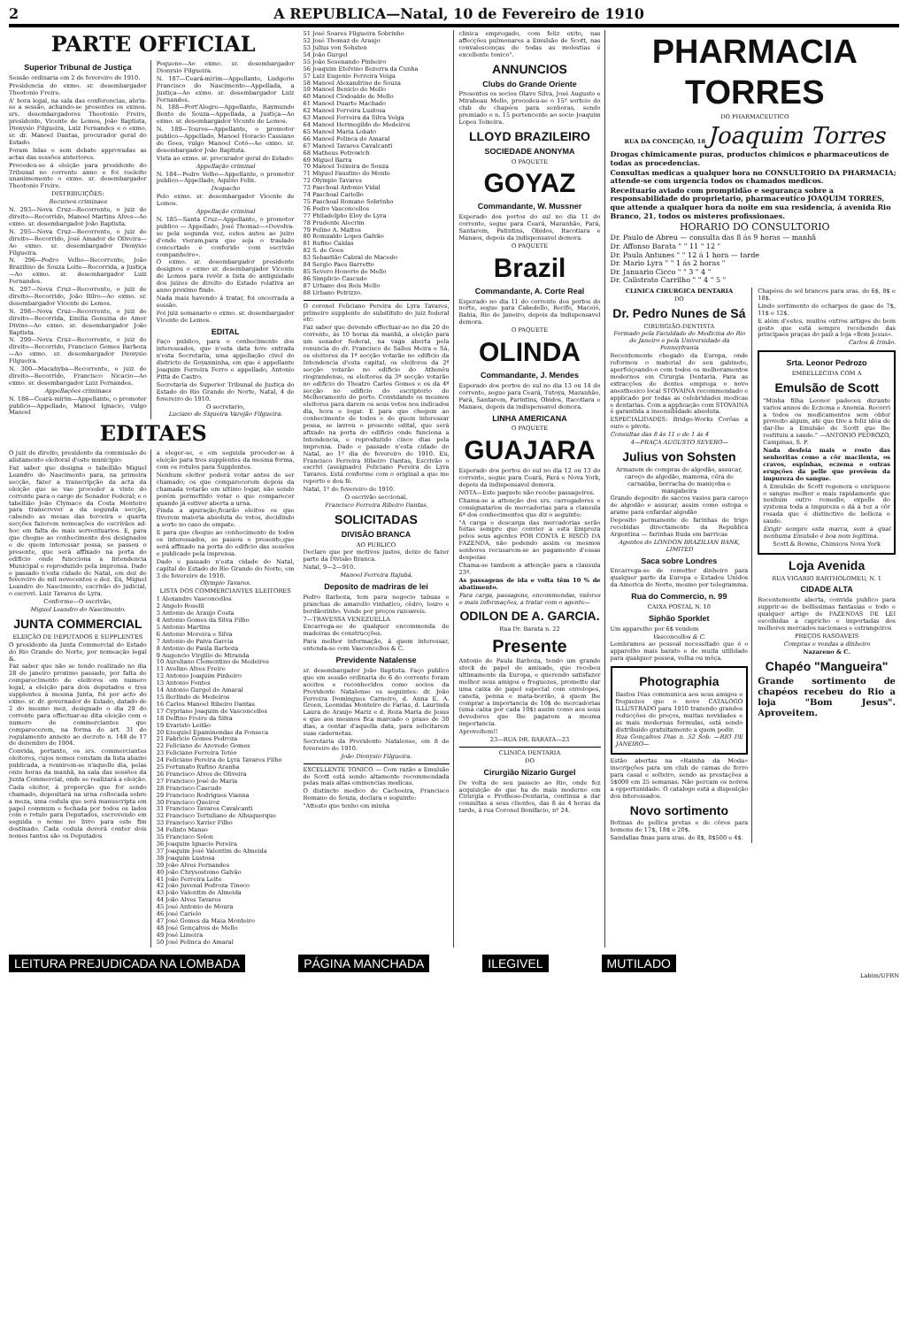2 A REPUBLICA—Natal, 10 de Fevereiro de 1910
PARTE OFFICIAL
Superior Tribunal de Justiça
Sessão ordinaria em 2 de fevereiro de 1910.
Presidencia do exmo. sr. desembargador Theotonio Freire.
A' hora legal, na sala das conferencias, abriu-se a sessão, achando-se presentes os exmos. srs. desembargadores Theotonio Freire, presidente, Vicente de Lemos, João Baptista, Dionysio Filgueira, Luiz Fernandes e o exmo. sr. dr. Manoel Dantas, procurador geral do Estado.
Foram lidas e sem debate approvadas as actas das sessões anteriores.
Procedeu-se á eleição para presidente do Tribunal no corrente anno e foi reeleito unanimemente o exmo. sr. desembargador Theotonio Freire.
DISTRIBUIÇÕES:
Recursos criminaes
N. 293—Nova Cruz—Recorrente, o juiz de direito—Recorrido, Manoel Martins Alves—Ao exmo. sr. desembargador João Baptista.
N. 295—Nova Cruz—Recorrente, o juiz de direito—Recorrido, José Amador de Oliveira—Ao exmo. sr. desembargador Dionysio Filgueira.
N. 296—Pedro Velho—Recorrente, João Brazilino de Souza Leite—Recorrida, a Justiça—Ao exmo. sr. desembargador Luiz Fernandes.
N. 297—Nova Cruz—Recorrente, o juiz de direito—Recorrido, João Bilro—Ao exmo. sr. desembargador Vicente de Lemos.
N. 298—Nova Cruz—Recorrente, o juiz de direito—Recorrida, Emilia Genuina do Amor Divino—Ao exmo. sr. desembargador João Baptista.
N. 299—Nova Cruz—Recorrente, o juiz de direito—Recorrido, Francisco Gomes Barboza—Ao exmo. sr. desembargador Dionysio Filgueira.
N. 300—Macahyba—Recorrente, o juiz de direito—Recorrido, Francisco Nicacio—Ao exmo. sr. desembargador Luiz Fernandes.
Appellações criminaes
N. 186—Ceará-mirim—Appellante, o promotor publico—Appellado, Manoel Ignacio, vulgo Manoel
Pequeno—Ao exmo. sr. desembargador Dionysio Filgueira.
N. 187—Ceará-mirim—Appellante, Ludgerio Francisco do Nascimento—Appellada, a Justiça—Ao exmo. sr. desembargador Luiz Fernandes.
N. 188—Port'Alegre—Appellante, Raymundo Bento de Souza—Appellada, a Justiça—Ao exmo. sr. desembargador Vicente de Lemos.
N. 189—Touros—Appellante, o promotor publico—Appellado, Manoel Horacio Cassiano de Goes, vulgo Manoel Cotó—Ao exmo. sr. desembargador João Baptista.
Vista ao exmo. sr. procurador geral do Estado:
Appellação criminal
N. 184—Pedro Velho—Appellante, o promotor publico—Appellado, Aquino Felix.
Despacho
Pelo exmo. sr. desembargador Vicente de Lemos.
Appellação criminal
N. 185—Santa Cruz—Appellante, o promotor publico — Appellado, José Thomaz—«Devolva-se pela segunda vez, estes autos ao juizo d'onde vieram,para que seja o traslado concertado e conferido com escrivão companheiro».
O exmo. sr. desembargador presidente designou o exmo sr. desembargador Vicente de Lemos para revêr a lista de antiguidade dos juizes de direito do Estado relativa ao anno proximo findo.
Nada mais havendo á tratar, foi encerrada a sessão.
Foi juiz semanario o exmo. sr. desembargador Vicente de Lemos.
EDITAL
Faço publico, para o conhecimento dos interessados, que n'esta data teve entrada n'esta Secretaria, uma appellação civel do districto de Goyanninha, em que é appellante Joaquim Ferreira Ferro e appellado, Antonio Pitta de Castro.
Secretaria do Superior Tribunal de Justiça do Estado do Rio Grande do Norte, Natal, 4 de fevereiro de 1910.
O secretario,
Luciano de Siqueira Varejão Filgueira.
EDITAES
O juiz de direito, presidente da commissão de alistamento eleitoral d'este municipio:
Faz saber que designa o tabellião Miguel Leandro do Nascimento para, na primeira secção, fazer a transcripção da acta da eleição que se vae proceder a vinte do corrente para o cargo de Senador Federal; e o tabellião João Clymaco da Costa Monteiro para transcrever a da segunda secção, cabendo as mesas das terceira e quarta secções fazerem nomeações de escrivães ad-hoc em falta de mais serventuarios. E, para que chegue ao conhecimento dos designados e de quem interessar possa, se passou o presente, que será affixado na porta do edificio onde funcciona a Intendencia Municipal e reproduzido pela imprensa. Dado e passado n'esta cidade de Natal, em dez de fevereiro de mil novecentos e dez. Eu, Miguel Leandro do Nascimento, escrivão do judicial, o escrevi. Luiz Tavares de Lyra.
Conforme—O escrivão,
Miguel Leandro do Nascimento.
JUNTA COMMERCIAL
ELEIÇÃO DE DEPUTADOS E SUPPLENTES
O presidente da Junta Commercial do Estado do Rio Grande do Norte, por nomeação legal &.
Faz saber que não se tendo realizado no dia 28 de janeiro proximo passado, por falta de comparecimento de eleitores em numero legal, a eleição para dois deputados e tres supplentes á mesma Junta, foi por acto do exmo. sr. dr. governador do Estado, datado de 2 do mesmo mez, designado o dia 29 do corrente para effectuar-se dita eleição com o numero de commerciantes que comparecerem, na forma do art. 31 do regulamento annexo ao decreto n. 148 de 17 de dezembro de 1904.
Convida, portanto, os srs. commerciantes eleitores, cujos nomes constam da lista abaixo publicada, a reunirem-se n'aquelle dia, pelas onze horas da manhã, na sala das sessões da Junta Commercial, onde se realizará a eleição.
Cada eleitor, á proporção que for sendo chamado, depositará na urna collocada sobre a meza, uma cedula que será manuscripta em papel commum e fechada por todos os lados com o rotulo para Deputados, escrevendo em seguida o nome no livro para este fim destinado. Cada cedula deverá conter dois nomes tantos são os Deputados
a eleger-se, e em seguida proceder-se á eleição para tres supplentes da mesma forma, com os rotulos para Supplentes.
Nenhum eleitor poderá votar antes de ser chamado; os que comparecerem depois da chamada votarão em ultimo logar, não sendo porém permettido votar o que comparecer quando já estiver aberta a urna.
Finda a apuração,ficarão eleitos os que tiverem maioria absoluta de votos, decidindo a sorte no caso de empate.
E para que chegue ao conhecimento de todos os interessados, se passou o presente,que será affixado na porta do edificio das sessões e publicado pela imprensa.
Dado e passado n'esta cidade do Natal, capital do Estado do Rio Grande do Norte, em 3 de fevereiro de 1910.
Olympio Tavares.
LISTA DOS COMMERCIANTES ELEITORES
1 Alexandre Vasconcellos
2 Angelo Roselli
3 Antonio de Araujo Costa
4 Antonio Gomes da Silva Filho
5 Antonio Martins
6 Antonio Moreira e Silva
7 Antonio de Paiva Garcia
8 Antonio de Paula Barboza
9 Augencio Virgilio de Miranda
10 Aureliano Clementino de Medeiros
11 Avelino Alves Freire
12 Antonio Joaquim Pinheiro
13 Antonio Fontes
14 Antonio Gurgel do Amaral
15 Berlindo de Medeiros
16 Carlos Manoel Ribeiro Dantas
17 Cypriano Joaquim de Vasconcellos
18 Delfino Freire da Silva
19 Evaristo Leitão
20 Ezequiel Epaminondas da Fonseca
21 Fabricio Gomes Pedroza
22 Feliciano de Azevedo Gomes
23 Feliciano Ferreira Tetéo
24 Feliciano Pereira de Lyra Tavares Filho
25 Fortunato Rufino Aranha
26 Francisco Alves de Oliveira
27 Francisco José de Maria
28 Francisco Cascudo
29 Francisco Rodrigues Vianna
30 Francisco Queiroz
31 Francisco Tavares Cavalcanti
32 Francisco Tertuliano de Albuquerque
33 Francisco Xavier Filho
34 Felinto Manso
35 Francisco Solon
36 Joaquim Ignacio Pereira
37 Joaquim José Valentim de Almeida
38 Joaquim Lustosa
39 João Alves Fernandes
40 João Chrysostomo Galvão
41 João Ferreira Leite
42 João Juvenal Pedroza Tinoco
43 João Valentim de Almeida
44 João Alves Tavares
45 José Antonio de Moura
46 José Carielo
47 José Gomes da Maia Monteiro
48 José Gonçalves de Mello
49 José Limeira
50 José Pelinca do Amaral
51 José Soares Filgueira Sobrinho
52 José Thomaz de Araujo
53 Julius von Sohsten
54 João Gurgel
55 João Sesenando Pinheiro
56 Joaquim Etelvino Bezerra da Cunha
57 Luiz Eugenio Ferreira Veiga
58 Manoel Alexandrino de Souza
59 Manoel Benicio de Mello
60 Manoel Clodoaldo de Mello
61 Manoel Duarte Machado
62 Manoel Ferreira Lustosa
63 Manoel Ferreira da Silva Veiga
64 Manoel Hermegildo de Medeiros
65 Manoel Maria Lobato
66 Manoel Pelinca do Amaral
67 Manoel Tavares Cavalcanti
68 Matheus Petrowich
69 Miguel Barra
70 Manoel Teixeira de Souza
71 Miguel Faustino do Monte
72 Olympio Tavares
73 Paschoal Antonio Vidal
74 Paschoal Cariello
75 Paschoal Romano Sobrinho
76 Pedro Vasconcellos
77 Philadelpho Eloy de Lyra
78 Prudente Alecrim
79 Pelino A. Mattos
80 Romualdo Lopes Galvão
81 Rufino Caldas
82 S. de Goes
83 Sebastião Cabral de Macedo
84 Sergio Paes Barretto
85 Severo Honorio de Mello
86 Simplicio Cascudo
87 Urbano dos Reis Mello
88 Urbano Petrizzo.
O coronel Feliciano Pereira de Lyra Tavares, primeiro supplente do substituto do juiz federal etc:
Faz saber que devendo effectuar-se no dia 20 do corrente, ás 10 horas da manhã, a eleição para um senador federal, na vaga aberta pela renuncia do dr. Francisco de Salles Meira e Sá, os eleitores da 1ª secção votarão no edificio da Intendencia d'esta capital, os eleitores da 2ª secção votarão no edificio do Athenêu riograndense, os eleitores da 3ª secção votarão no edificio do Theatro Carlos Gomes e os da 4ª secção no edificio do escriptorio do Melhoramento do porto. Convidando os mesmos eleitores para darem os seus votos nos indicados dia, hora e logar. E para que chegem ao conhecimento de todos e de quem interessar possa, se lavrou o presente edital, que será afixado na porta do edificio onde funciona a Intendencia, e reproduzido cinco dias pela imprensa. Dado e passado n'esta cidade do Natal, ao 1º dia de fevereiro de 1910. Eu, Francisco Ferreira Ribeiro Dantas, Escrivão o escrivi (assignado) Feliciano Pereira de Lyra Tavares. Está conforme com o original a que me reporto e dou fé.
Natal, 1º de fevereiro de 1910.
O escrivão seccional,
Francisco Ferreira Ribeiro Dantas.
SOLICITADAS
DIVISÃO BRANCA
AO PUBLICO
Declaro que por motivos justos, deixo de fazer parte da Divisão Branca.
Natal, 9—2—910.
Manoel Ferreira Itajubá.
Deposito de madriras de lei
Pedro Barboza, tem para negocio tabuas e pranchas de amarello vinhatico, cêdro, louro e berdãozinho. Vende por preços razoaveis.
7—TRAVESSA VENEZUELLA
Encarrega-se de qualquer encommenda de madeiras de construcções.
Para melhor informação, á quem interessar, entenda-se com Vasconcellos & C.
Previdente Natalense
sr. desembargador João Baptista. Faço publico que em sessão ordinaria de 6 do corrente foram aceitos e reconhecidos como socios da Previdente Natalense os seguintes: dr. João Ferreira Domingues Carneiro, d. Anna E. A. Green, Leonidas Monteiro de Farias, d. Laurinda Laura de Araujo Mariz e d. Roza Maria de Jesus e que aos mesmos fica marcado o praso de 30 dias, a contar d'aquella data, para solicitarem suas cadernetas.
Secretaria da Previdente Natalense, em 8 de fevereiro de 1910.
João Dionysio Filgueira.
EXCELLENTE TONICO — Com razão a Emulsão de Scott está sendo altamente recommendada pelas mais altas eminencias medicas.
O distincto medico de Cachoeira, Francisco Romano de Souza, declara o seguinte:
"Attesto que tenho em minha
clinica empregado, com feliz exito, nas affecções pulmonares a Emulsão de Scott, nas convalescenças de todas as molestias é excellente tonico".
ANNUNCIOS
Clubs do Grande Oriente
Presentes os socios Olavo Silva, José Augusto e Mirabeau Mello, procedeu-se o 15º sorteio do club de chapéos para senhoras, sendo premiado o n. 15 pertencente ao socio Joaquim Lopes Teixeira.
LLOYD BRAZILEIRO
SOCIEDADE ANONYMA
O PAQUETE
GOYAZ
Commandante, W. Mussner
Esperado dos portos do sul no dia 11 do corrente, segue para Ceará, Maranhão, Pará, Santarem, Patintins, Obidos, Itacotiara e Manaos, depois da indispensavel demora.
O PAQUETE
Brazil
Commandante, A. Corte Real
Esperado no dia 11 do corrente dos portos do norte, segue para Cabedello, Recife, Maceió, Bahia, Rio de Janeiro, depois da indispensavel demora.
O PAQUETE
OLINDA
Commandante, J. Mendes
Esperado dos portos do sul no dia 13 ou 14 do corrente, segue para Ceará, Tutoya, Maranhão, Pará, Santarem, Parintins, Obidos, Itacotiara e Manaos, depois da indispensavel demora.
LINHA AMERICANA
O PAQUETE
GUAJARA
Esperado dos portos do sul no dia 12 ou 13 do corrente, segue para Ceará, Pará e Nova York, depois da indispensavel demora.
NOTA—Este paquete não recebe passageiros.
Chama-se a attenção dos srs. carregadores e consignatarios de mercadorias para a clausula 6ª dos conhecimentos que diz o seguinte:
"A carga e descarga das mercadorias serão feitas sempre que convier a esta Empreza pelos seus agentes POR CONTA E RISCO DA FAZENDA, não podendo assim os mesmos senhores recusarem-se ao pagamento d'essas despezas
Chama-se tambem a attenção para a clausula 23ª.
As passagens de ida e volta têm 10 % de abatimento.
Para carga, passagens, encommendas, valores e mais informações, a tratar com o agente—
ODILON DE A. GARCIA.
Rua Dr. Barata n. 22
Presente
Antonio de Paula Barboza, tendo um grande stock de papel de amisade, que recebeu ultimamente da Europa, e querendo satisfazer melhor seus amigos e freguezes, promette dar uma caixa de papel especial com envelopes, caneta, penna e mata-borrão, á quem lhe comprar a importancia de 10$ de mercadorias (uma caixa por cada 10$) assim como aos seus devedores que lhe pagarem a mesma importancia.
Aproveitem!!
23—RUA DR. BARATA—23
CLINICA DENTARIA
DO
Cirurgião Nizario Gurgel
De volta de seu passeio ao Rio, onde fez acquisição do que ha de mais moderno em Cirurgia e Prothese-Dentaria, continua a dar consultas a seus clientes, das 8 ás 4 horas da tarde, á rua Coronel Bonifacio, nº 24.
PHARMACIA TORRES
DO PHARMACEUTICO
RUA DA CONCEIÇÃO, 18 Joaquim Torres
Drogas chimicamente puras, productos chimicos e pharmaceuticos de todas as procedencias.
Consultas medicas a qualquer hora no CONSULTORIO DA PHARMACIA; attende-se com urgencia todos os chamados medicos.
Receituario aviado com promptidão e segurança sobre a responsabilidade do proprietario, pharmaceutico JOAQUIM TORRES, que attende a qualquer hora da noite em sua residencia, á avenida Rio Branco, 21, todos os misteres profissionaes.
HORARIO DO CONSULTORIO
Dr. Paulo de Abreu — consulta das 8 ás 9 horas — manhã
Dr. Affonso Barata " " 11 " 12 "
Dr. Paula Antunes " " 12 á 1 hora — tarde
Dr. Mario Lyra " " 1 ás 2 horas "
Dr. Januario Cicco " " 3 " 4 "
Dr. Calistrato Carrilho " " 4 " 5 "
CLINICA CIRURGICA DENTARIA
DO
Dr. Pedro Nunes de Sá
CIRURGIÃO-DENTISTA
Formado pela Faculdade de Medicina do Rio de Janeiro e pela Universidade da Pennsylvania
Recentemente chegado da Europa, onde reformou o material do seu gabinete, aperfeiçoando-o com todos os melhoramentos modernos em Cirurgia Dentaria. Para as extracções de dentes emprega o novo anesthesico local STOVAINA recommendado e applicado por todas as celebridades medicas e dentarias. Com a applicação com STOVAINA é garantida a insensibidade absoluta.
ESPECIALIDADES: Bridge-Works Corôas a ouro e pivots.
Consultas das 8 ás 11 e de 1 ás 4
4—PRAÇA AUGUSTO SEVERO—
Julius von Sohsten
Armazem de compras de algodão, assucar, caroço de algodão, mamona, cêra de carnaúba, borracha de maniçoba e mangabeira
Grande deposito de saccos vasios para caroço de algodão e assucar, assim como estopa e arame para enfardar algodão
Deposito permanente de farinhas de trigo recebidas directamente da Republica Argentina — farinhas Buda em barricas
Agentes do LONDON BRAZILIAN BANK, LIMITED
Saca sobre Londres
Encarrega-se de remetter dinheiro para qualquer parte da Europa e Estados Unidos da America do Norte, mesmo por telegramma.
Rua do Commercio, n. 99
CAIXA POSTAL N. 10
Siphão Sporklet
Um apparelho por 6$ vendem
Vasconcellos & C.
Lembramos ao pessoal necessitado que é o apparelho mais barato e de muita utilidade para qualquer pessoa, velha ou môça.
Photographia
Bastos Dias communica aos seus amigos e freguezes que o novo CATALOGO ILLUSTRADO para 1910 trazendo grandes reducções de preços, muitas novidades e as mais modernas formulas, está sendo distribuido gratuitamente a quem pedir.
Rua Gonçalves Dias n. 52 Sob. —RIO DE JANEIRO—
Estão abertas na «Rainha da Moda» inscripções para um club de camas de ferro para casal e solteiro, sendo as prestações a 5$000 em 25 semanas. Não percam os noivos a opportunidade. O catalogo está a disposição dos interessados.
Novo sortimento
Botinas de pellica pretas e de côres para homens de 17$, 18$ e 20$.
Sandalias finas para sras. de 8$, 8$500 e 4$.
Chapéos de sol brancos para sras. de 6$, 8$ e 18$.
Lindo sortimento de echarpes de gase de 7$, 11$ e 12$.
E além d'estes, muitos outros artigos de bom gosto que está sempre recebendo das principaes praças do paiz a loja «Bom Jesus».
Carlos & Irmão.
Srta. Leonor Pedrozo
EMBELLECIDA COM A
Emulsão de Scott
"Minha filha Leonor padeceu durante varios annos de Eczema e Anemia. Recorri a todos os medicamentos sem obter proveito algum, até que tive a feliz idéa de dar-lhe a Emulsão de Scott que lhe restituiu a saude." —ANTONIO PEDROZO, Campinas, S. P.
Nada desfeia mais o rosto das senhoritas como a côr macilenta, os cravos, espinhas, eczema e outras erupções da pelle que provêem da impureza do sangue.
A Emulsão de Scott regenera e enriquece o sangue melhor e mais rapidamente que nenhum outro remedio, expelle do systema toda a impureza e dá á tez a côr rosada que é distinctivo de belleza e saude.
Exigir sempre esta marca, sem a qual nenhuma Emulsão é boa nem legitima.
Scott & Bowne, Chimicos Nova York
Loja Avenida
RUA VIGARIO BARTHOLOMEU, N. 1
CIDADE ALTA
Recentemente aberta, convida publico para supprir-se de bellissimas fantasias e todo e qualquer artigo de FAZENDAS DE LEI escolhidas a capricho e importadas dos melhores mercados nacionaes e estrangeiros
PREÇOS RASOAVEIS
Compras e vendas a dinheiro
Nazareno & C.
Chapéo "Mangueira"
Grande sortimento de chapéos recebeu do Rio a loja "Bom Jesus". Aproveitem.
LEITURA PREJUDICADA NA LOMBADA PÁGINA MANCHADA ILEGIVEL MUTILADO
Labim/UFRN